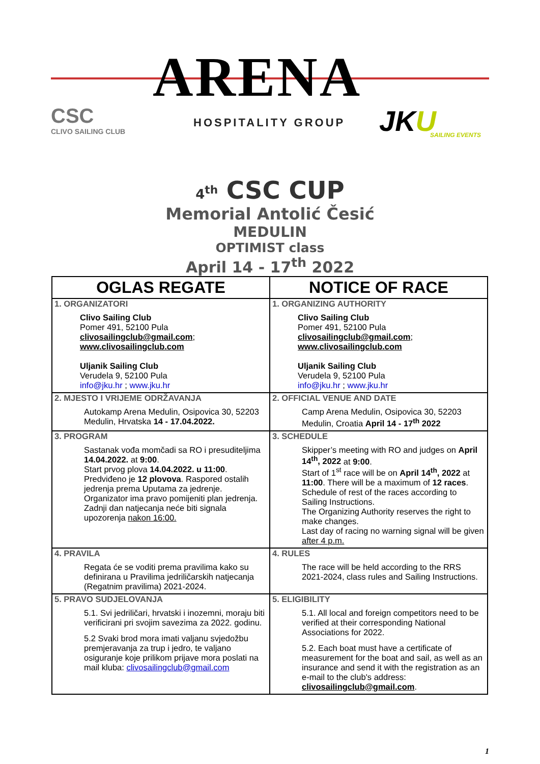ARENA
CSC
CLIVO SAILING CLUB
HOSPITALITY GROUP JKU
SAILING EVENTS
4<sup>th</sup> CSC CUP
Memorial Antolić Česić
MEDULIN
OPTIMIST class
April 14 - 17<sup>th</sup> 2022
| OGLAS REGATE | NOTICE OF RACE |
| --- | --- |
| 1. ORGANIZATORI Clivo Sailing Club Pomer 491, 52100 Pula clivosailingclub@gmail.com ; www.clivosailingclub.com Uljanik Sailing Club Verudela 9, 52100 Pula info@jku.hr ; www.jku.hr | 1. ORGANIZING AUTHORITY Clivo Sailing Club Pomer 491, 52100 Pula clivosailingclub@gmail.com ; www.clivosailingclub.com Uljanik Sailing Club Verudela 9, 52100 Pula info@jku.hr ; www.jku.hr |
| 2. MJESTO I VRIJEME ODRŽAVANJA Autokamp Arena Medulin, Osipovica 30, 52203 Medulin, Hrvatska 14 - 17.04.2022. | 2. OFFICIAL VENUE AND DATE Camp Arena Medulin, Osipovica 30, 52203 Medulin, Croatia April 14 - 17<sup>th</sup> 2022 |
| 3. PROGRAM Sastanak vođa momčadi sa RO i presuditeljima 14.04.2022. at 9:00 . Start prvog plova 14.04.2022. u 11:00 . Predviđeno je 12 plovova . Raspored ostalih jedrenja prema Uputama za jedrenje. Organizator ima pravo pomijeniti plan jedrenja. Zadnji dan natjecanja neće biti signala upozorenja nakon 16:00. | 3. SCHEDULE Skipper’s meeting with RO and judges on April 14<sup>th</sup>, 2022 at 9:00 . Start of 1<sup>st</sup> race will be on April 14<sup>th</sup>, 2022 at 11:00 . There will be a maximum of 12 races . Schedule of rest of the races according to Sailing Instructions. The Organizing Authority reserves the right to make changes. Last day of racing no warning signal will be given after 4 p.m. |
| 4. PRAVILA Regata će se voditi prema pravilima kako su definirana u Pravilima jedriličarskih natjecanja (Regatnim pravilima) 2021-2024. | 4. RULES The race will be held according to the RRS 2021-2024, class rules and Sailing Instructions. |
| 5. PRAVO SUDJELOVANJA 5.1. Svi jedriličari, hrvatski i inozemni, moraju biti verificirani pri svojim savezima za 2022. godinu. 5.2 Svaki brod mora imati valjanu svjedožbu premjeravanja za trup i jedro, te valjano osiguranje koje prilikom prijave mora poslati na mail kluba: clivosailingclub@gmail.com | 5. ELIGIBILITY 5.1. All local and foreign competitors need to be verified at their corresponding National Associations for 2022. 5.2. Each boat must have a certificate of measurement for the boat and sail, as well as an insurance and send it with the registration as an e-mail to the club's address: clivosailingclub@gmail.com . |
1